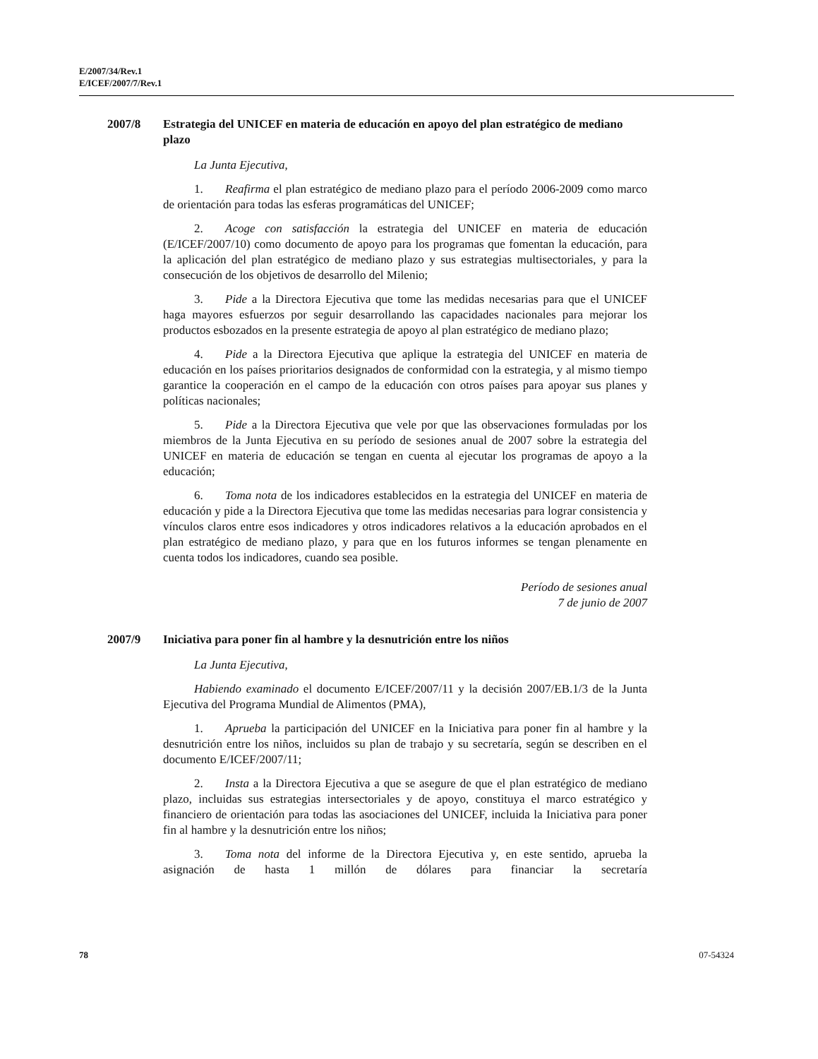E/2007/34/Rev.1
E/ICEF/2007/7/Rev.1
2007/8 Estrategia del UNICEF en materia de educación en apoyo del plan estratégico de mediano plazo
La Junta Ejecutiva,
1. Reafirma el plan estratégico de mediano plazo para el período 2006-2009 como marco de orientación para todas las esferas programáticas del UNICEF;
2. Acoge con satisfacción la estrategia del UNICEF en materia de educación (E/ICEF/2007/10) como documento de apoyo para los programas que fomentan la educación, para la aplicación del plan estratégico de mediano plazo y sus estrategias multisectoriales, y para la consecución de los objetivos de desarrollo del Milenio;
3. Pide a la Directora Ejecutiva que tome las medidas necesarias para que el UNICEF haga mayores esfuerzos por seguir desarrollando las capacidades nacionales para mejorar los productos esbozados en la presente estrategia de apoyo al plan estratégico de mediano plazo;
4. Pide a la Directora Ejecutiva que aplique la estrategia del UNICEF en materia de educación en los países prioritarios designados de conformidad con la estrategia, y al mismo tiempo garantice la cooperación en el campo de la educación con otros países para apoyar sus planes y políticas nacionales;
5. Pide a la Directora Ejecutiva que vele por que las observaciones formuladas por los miembros de la Junta Ejecutiva en su período de sesiones anual de 2007 sobre la estrategia del UNICEF en materia de educación se tengan en cuenta al ejecutar los programas de apoyo a la educación;
6. Toma nota de los indicadores establecidos en la estrategia del UNICEF en materia de educación y pide a la Directora Ejecutiva que tome las medidas necesarias para lograr consistencia y vínculos claros entre esos indicadores y otros indicadores relativos a la educación aprobados en el plan estratégico de mediano plazo, y para que en los futuros informes se tengan plenamente en cuenta todos los indicadores, cuando sea posible.
Período de sesiones anual
7 de junio de 2007
2007/9 Iniciativa para poner fin al hambre y la desnutrición entre los niños
La Junta Ejecutiva,
Habiendo examinado el documento E/ICEF/2007/11 y la decisión 2007/EB.1/3 de la Junta Ejecutiva del Programa Mundial de Alimentos (PMA),
1. Aprueba la participación del UNICEF en la Iniciativa para poner fin al hambre y la desnutrición entre los niños, incluidos su plan de trabajo y su secretaría, según se describen en el documento E/ICEF/2007/11;
2. Insta a la Directora Ejecutiva a que se asegure de que el plan estratégico de mediano plazo, incluidas sus estrategias intersectoriales y de apoyo, constituya el marco estratégico y financiero de orientación para todas las asociaciones del UNICEF, incluida la Iniciativa para poner fin al hambre y la desnutrición entre los niños;
3. Toma nota del informe de la Directora Ejecutiva y, en este sentido, aprueba la asignación de hasta 1 millón de dólares para financiar la secretaría
78 07-54324